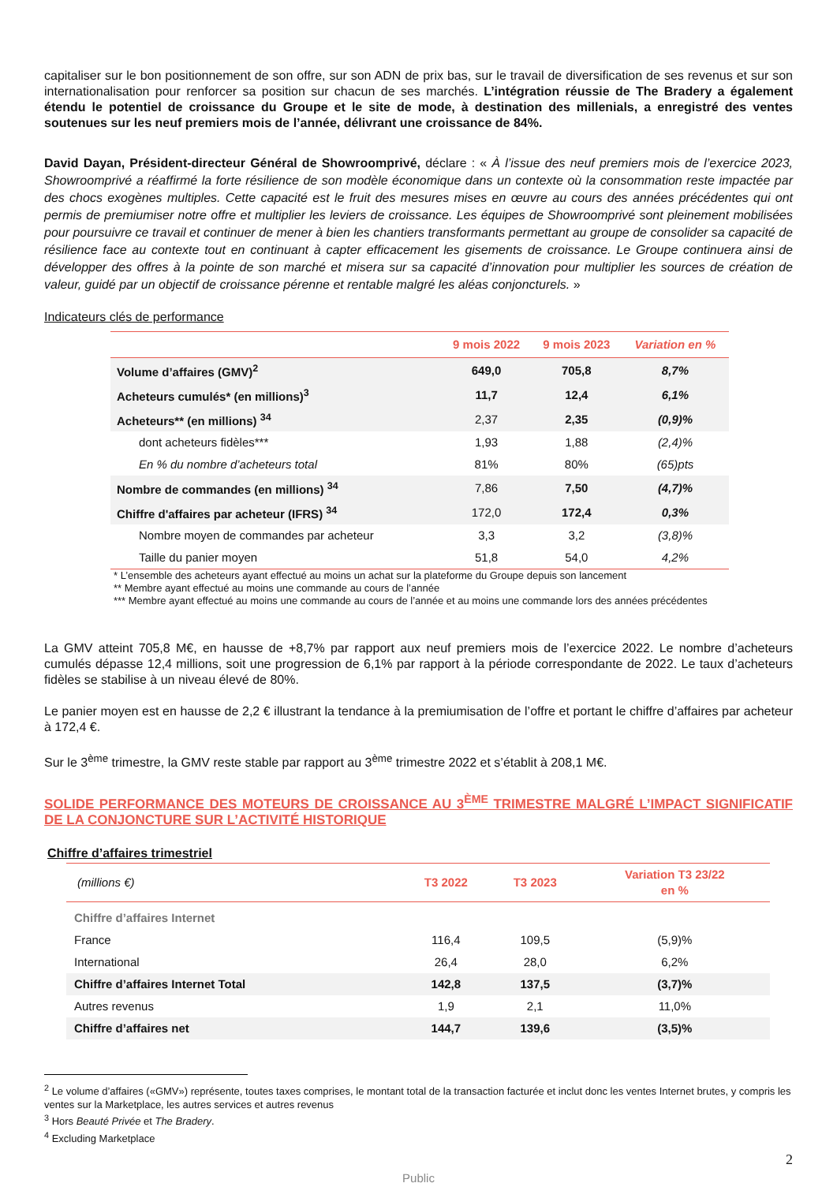capitaliser sur le bon positionnement de son offre, sur son ADN de prix bas, sur le travail de diversification de ses revenus et sur son internationalisation pour renforcer sa position sur chacun de ses marchés. L’intégration réussie de The Bradery a également étendu le potentiel de croissance du Groupe et le site de mode, à destination des millenials, a enregistré des ventes soutenues sur les neuf premiers mois de l’année, délivrant une croissance de 84%.
David Dayan, Président-directeur Général de Showroomprivé, déclare : « À l’issue des neuf premiers mois de l’exercice 2023, Showroomprivé a réaffirmé la forte résilience de son modèle économique dans un contexte où la consommation reste impactée par des chocs exogènes multiples. Cette capacité est le fruit des mesures mises en œuvre au cours des années précédentes qui ont permis de premiumiser notre offre et multiplier les leviers de croissance. Les équipes de Showroomprivé sont pleinement mobilisées pour poursuivre ce travail et continuer de mener à bien les chantiers transformants permettant au groupe de consolider sa capacité de résilience face au contexte tout en continuant à capter efficacement les gisements de croissance. Le Groupe continuera ainsi de développer des offres à la pointe de son marché et misera sur sa capacité d’innovation pour multiplier les sources de création de valeur, guidé par un objectif de croissance pérenne et rentable malgré les aléas conjoncturels. »
Indicateurs clés de performance
| | 9 mois 2022 | 9 mois 2023 | Variation en % |
| --- | --- | --- | --- |
| Volume d’affaires (GMV)<sup>2</sup> | 649,0 | 705,8 | 8,7% |
| Acheteurs cumulés* (en millions)<sup>3</sup> | 11,7 | 12,4 | 6,1% |
| Acheteurs** (en millions) <sup>34</sup> | 2,37 | 2,35 | (0,9)% |
| dont acheteurs fidèles*** | 1,93 | 1,88 | (2,4)% |
| En % du nombre d’acheteurs total | 81% | 80% | (65)pts |
| Nombre de commandes (en millions) <sup>34</sup> | 7,86 | 7,50 | (4,7)% |
| Chiffre d'affaires par acheteur (IFRS) <sup>34</sup> | 172,0 | 172,4 | 0,3% |
| Nombre moyen de commandes par acheteur | 3,3 | 3,2 | (3,8)% |
| Taille du panier moyen | 51,8 | 54,0 | 4,2% |
* L’ensemble des acheteurs ayant effectué au moins un achat sur la plateforme du Groupe depuis son lancement
** Membre ayant effectué au moins une commande au cours de l’année
*** Membre ayant effectué au moins une commande au cours de l’année et au moins une commande lors des années précédentes
La GMV atteint 705,8 M€, en hausse de +8,7% par rapport aux neuf premiers mois de l’exercice 2022. Le nombre d’acheteurs cumulés dépasse 12,4 millions, soit une progression de 6,1% par rapport à la période correspondante de 2022. Le taux d’acheteurs fidèles se stabilise à un niveau élevé de 80%.
Le panier moyen est en hausse de 2,2 € illustrant la tendance à la premiumisation de l’offre et portant le chiffre d’affaires par acheteur à 172,4 €.
Sur le 3<sup>ème</sup> trimestre, la GMV reste stable par rapport au 3<sup>ème</sup> trimestre 2022 et s’établit à 208,1 M€.
SOLIDE PERFORMANCE DES MOTEURS DE CROISSANCE AU 3<sup>ÈME</sup> TRIMESTRE MALGRÉ L’IMPACT SIGNIFICATIF DE LA CONJONCTURE SUR L’ACTIVITÉ HISTORIQUE
Chiffre d’affaires trimestriel
| (millions €) | T3 2022 | T3 2023 | Variation T3 23/22 en % |
| --- | --- | --- | --- |
| Chiffre d’affaires Internet | | | |
| France | 116,4 | 109,5 | (5,9)% |
| International | 26,4 | 28,0 | 6,2% |
| Chiffre d’affaires Internet Total | 142,8 | 137,5 | (3,7)% |
| Autres revenus | 1,9 | 2,1 | 11,0% |
| Chiffre d’affaires net | 144,7 | 139,6 | (3,5)% |
<sup>2</sup> Le volume d’affaires («GMV») représente, toutes taxes comprises, le montant total de la transaction facturée et inclut donc les ventes Internet brutes, y compris les ventes sur la Marketplace, les autres services et autres revenus
<sup>3</sup> Hors Beauté Privée et The Bradery.
<sup>4</sup> Excluding Marketplace
2
Public